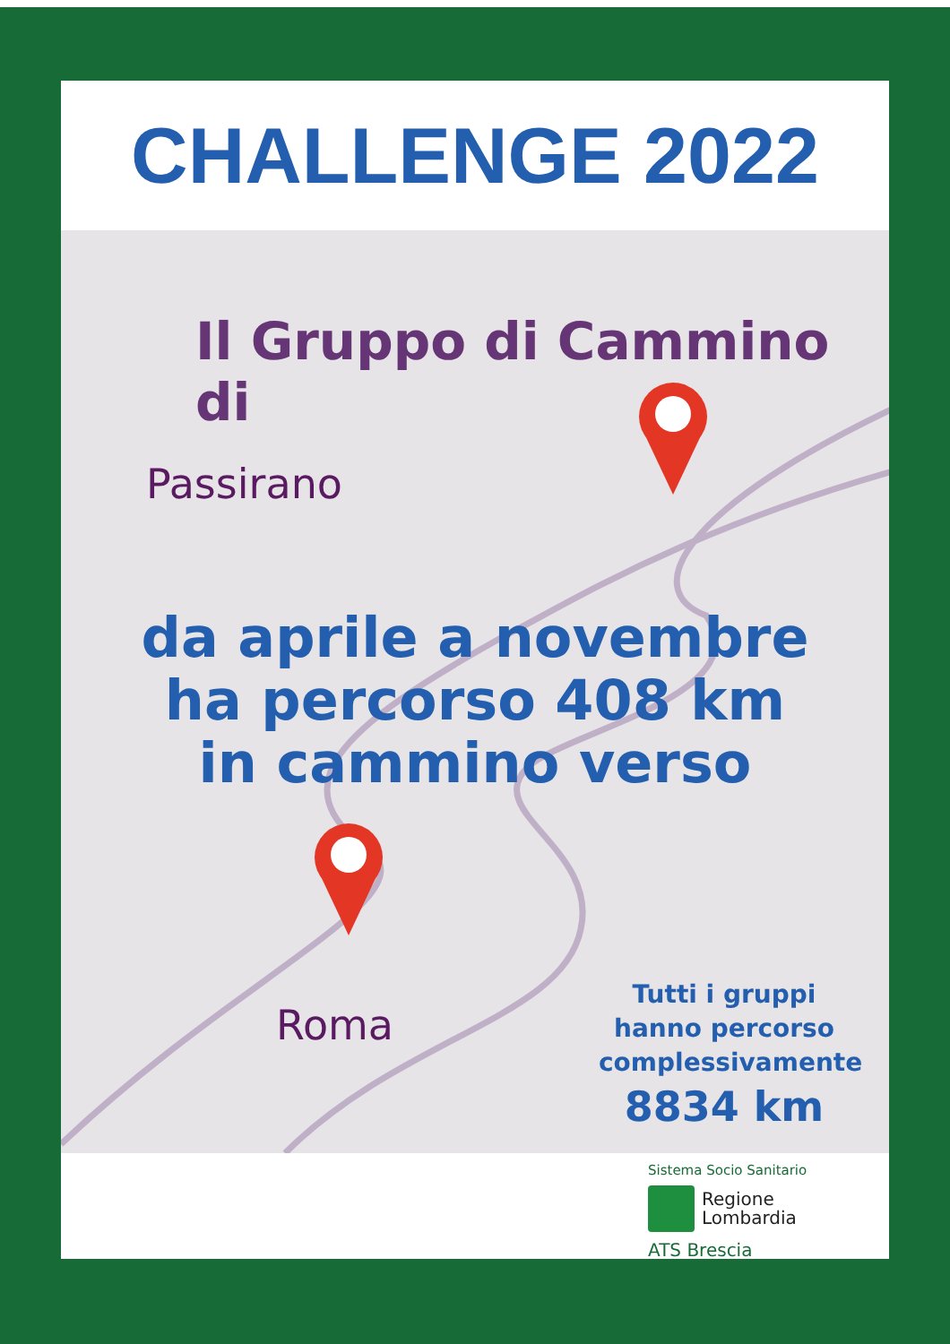CHALLENGE 2022
Il Gruppo di Cammino di
Passirano
da aprile a novembre
ha percorso 408 km
in cammino verso
Roma
Tutti i gruppi
hanno percorso
complessivamente
8834 km
Sistema Socio Sanitario
Regione
Lombardia
ATS Brescia